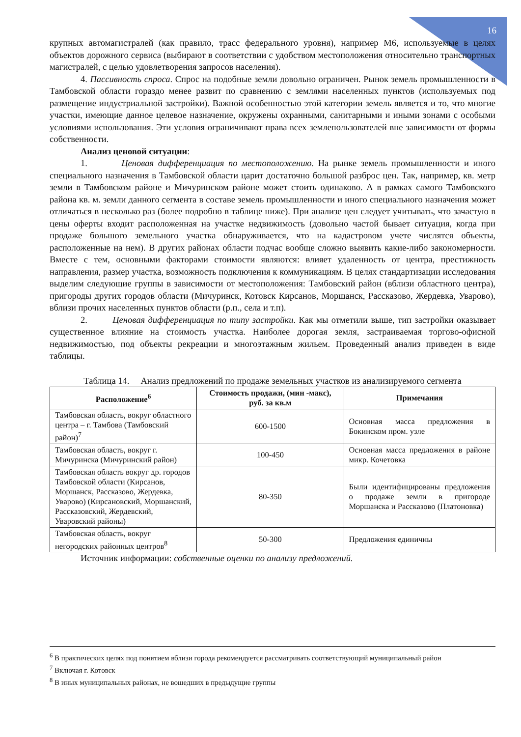16
крупных автомагистралей (как правило, трасс федерального уровня), например М6, используемые в целях объектов дорожного сервиса (выбирают в соответствии с удобством местоположения относительно транспортных магистралей, с целью удовлетворения запросов населения).
4. Пассивность спроса. Спрос на подобные земли довольно ограничен. Рынок земель промышленности в Тамбовской области гораздо менее развит по сравнению с землями населенных пунктов (используемых под размещение индустриальной застройки). Важной особенностью этой категории земель является и то, что многие участки, имеющие данное целевое назначение, окружены охранными, санитарными и иными зонами с особыми условиями использования. Эти условия ограничивают права всех землепользователей вне зависимости от формы собственности.
Анализ ценовой ситуации:
1. Ценовая дифференциация по местоположению. На рынке земель промышленности и иного специального назначения в Тамбовской области царит достаточно большой разброс цен. Так, например, кв. метр земли в Тамбовском районе и Мичуринском районе может стоить одинаково. А в рамках самого Тамбовского района кв. м. земли данного сегмента в составе земель промышленности и иного специального назначения может отличаться в несколько раз (более подробно в таблице ниже). При анализе цен следует учитывать, что зачастую в цены оферты входит расположенная на участке недвижимость (довольно частой бывает ситуация, когда при продаже большого земельного участка обнаруживается, что на кадастровом учете числятся объекты, расположенные на нем). В других районах области подчас вообще сложно выявить какие-либо закономерности. Вместе с тем, основными факторами стоимости являются: влияет удаленность от центра, престижность направления, размер участка, возможность подключения к коммуникациям. В целях стандартизации исследования выделим следующие группы в зависимости от местоположения: Тамбовский район (вблизи областного центра), пригороды других городов области (Мичуринск, Котовск Кирсанов, Моршанск, Рассказово, Жердевка, Уварово), вблизи прочих населенных пунктов области (р.п., села и т.п).
2. Ценовая дифференциация по типу застройки. Как мы отметили выше, тип застройки оказывает существенное влияние на стоимость участка. Наиболее дорогая земля, застраиваемая торгово-офисной недвижимостью, под объекты рекреации и многоэтажным жильем. Проведенный анализ приведен в виде таблицы.
Таблица 14. Анализ предложений по продаже земельных участков из анализируемого сегмента
| Расположение<sup>6</sup> | Стоимость продажи, (мин -макс), руб. за кв.м | Примечания |
| --- | --- | --- |
| Тамбовская область, вокруг областного центра – г. Тамбова (Тамбовский район)<sup>7</sup> | 600-1500 | Основная масса предложения в Бокинском пром. узле |
| Тамбовская область, вокруг г. Мичуринска (Мичуринский район) | 100-450 | Основная масса предложения в районе микр. Кочетовка |
| Тамбовская область вокруг др. городов Тамбовской области (Кирсанов, Моршанск, Рассказово, Жердевка, Уварово) (Кирсановский, Моршанский, Рассказовский, Жердевский, Уваровский районы) | 80-350 | Были идентифицированы предложения о продаже земли в пригороде Моршанска и Рассказово (Платоновка) |
| Тамбовская область, вокруг негородских районных центров<sup>8</sup> | 50-300 | Предложения единичны |
Источник информации: собственные оценки по анализу предложений.
<sup>6</sup> В практических целях под понятием вблизи города рекомендуется рассматривать соответствующий муниципальный район
<sup>7</sup> Включая г. Котовск
<sup>8</sup> В иных муниципальных районах, не вошедших в предыдущие группы